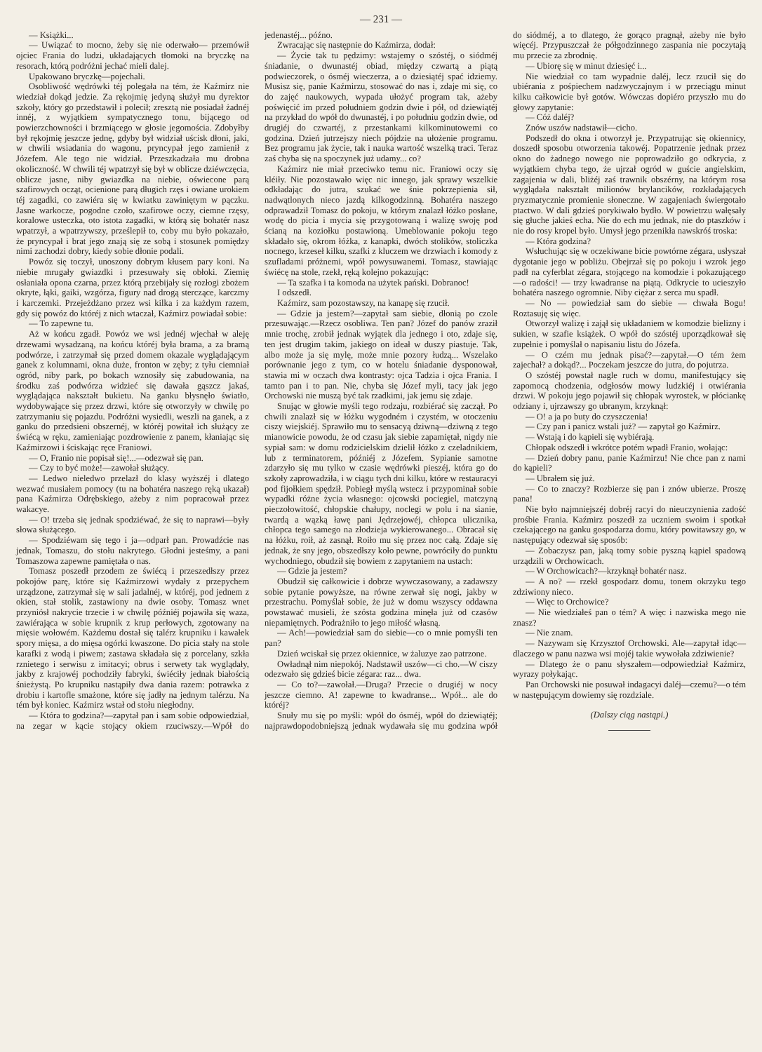— 231 —
— Książki...
— Uwiązać to mocno, żeby się nie oderwało— przemówił ojciec Frania do ludzi, układających tłomoki na bryczkę na resorach, którą podróżni jechać mieli dalej.
Upakowano bryczkę—pojechali.
Osobliwość wędrówki téj polegała na tém, że Kaźmirz nie wiedział dokąd jedzie. Za rękojmię jedyną służył mu dyrektor szkoły, który go przedstawił i polecił; zresztą nie posiadał żadnéj innéj, z wyjątkiem sympatycznego tonu, bijącego od powierzchowności i brzmiącego w głosie jegomościa. Zdobyłby był rękojmię jeszcze jednę, gdyby był widział uścisk dłoni, jaki, w chwili wsiadania do wagonu, pryncypał jego zamienił z Józefem. Ale tego nie widział. Przeszkadzała mu drobna okoliczność. W chwili téj wpatrzył się był w oblicze dziéwczęcia, oblicze jasne, niby gwiazdka na niebie, oświecone parą szafirowych ocząt, ocienione parą długich rzęs i owiane urokiem téj zagadki, co zawiéra się w kwiatku zawiniętym w pączku. Jasne warkocze, pogodne czoło, szafirowe oczy, ciemne rzęsy, koralowe usteczka, oto istota zagadki, w którą się bohatér nasz wpatrzył, a wpatrzywszy, prześlepił to, coby mu było pokazało, że pryncypał i brat jego znają się ze sobą i stosunek pomiędzy nimi zachodzi dobry, kiedy sobie dłonie podali.
Powóz się toczył, unoszony dobrym kłusem pary koni. Na niebie mrugały gwiazdki i przesuwały się obłoki. Ziemię osłaniała opona czarna, przez którą przebijały się rozłogi zbożem okryte, łąki, gaiki, wzgórza, figury nad drogą sterczące, karczmy i karczemki. Przejeżdżano przez wsi kilka i za każdym razem, gdy się powóz do któréj z nich wtaczał, Kaźmirz powiadał sobie:
— To zapewne tu.
Aż w końcu zgadł. Powóz we wsi jednéj wjechał w aleję drzewami wysadzaną, na końcu któréj była brama, a za bramą podwórze, i zatrzymał się przed domem okazale wyglądającym ganek z kolumnami, okna duże, fronton w zęby; z tyłu ciemniał ogród, niby park, po bokach wznosiły się zabudowania, na środku zaś podwórza widzieć się dawała gąszcz jakaś, wyglądająca nakształt bukietu. Na ganku błysnęło światło, wydobywające się przez drzwi, które się otworzyły w chwilę po zatrzymaniu się pojazdu. Podróżni wysiedli, weszli na ganek, a z ganku do przedsieni obszernéj, w któréj powitał ich służący ze świécą w ręku, zamieniając pozdrowienie z panem, kłaniając się Kaźmirzowi i ściskając ręce Franiowi.
— O, Franio nie popisał się!...—odezwał się pan.
— Czy to być może!—zawołał służący.
— Ledwo nieledwo przelazł do klasy wyższéj i dlatego wezwać musiałem pomocy (tu na bohatéra naszego ręką ukazał) pana Kaźmirza Odrębskiego, ażeby z nim popracował przez wakacye.
— O! trzeba się jednak spodziéwać, że się to naprawi—były słowa służącego.
— Spodziéwam się tego i ja—odparł pan. Prowadźcie nas jednak, Tomaszu, do stołu nakrytego. Głodni jesteśmy, a pani Tomaszowa zapewne pamiętała o nas.
Tomasz poszedł przodem ze świécą i przeszedłszy przez pokojów parę, które się Kaźmirzowi wydały z przepychem urządzone, zatrzymał się w sali jadalnéj, w któréj, pod jednem z okien, stał stolik, zastawiony na dwie osoby. Tomasz wnet przyniósł nakrycie trzecie i w chwilę późniéj pojawiła się waza, zawiérająca w sobie krupnik z krup perłowych, zgotowany na mięsie wołowém. Każdemu dostał się talérz krupniku i kawałek spory mięsa, a do mięsa ogórki kwaszone. Do picia stały na stole karafki z wodą i piwem; zastawa składała się z porcelany, szkła rznietego i serwisu z imitacyi; obrus i serwety tak wyglądały, jakby z krajowéj pochodziły fabryki, świéciły jednak białością śnieżystą. Po krupniku nastąpiły dwa dania razem: potrawka z drobiu i kartofle smażone, które się jadły na jednym talérzu. Na tém był koniec. Kaźmirz wstał od stołu niegłodny.
— Która to godzina?—zapytał pan i sam sobie odpowiedział, na zegar w kącie stojący okiem rzuciwszy.—Wpół do jedenastéj... późno.
Zwracając się następnie do Kaźmirza, dodał:
— Życie tak tu pędzimy: wstajemy o szóstéj, o siódméj śniadanie, o dwunastéj obiad, między czwartą a piątą podwieczorek, o ósméj wieczerza, a o dziesiątéj spać idziemy. Musisz się, panie Kaźmirzu, stosować do nas i, zdaje mi się, co do zajęć naukowych, wypada ułożyć program tak, ażeby poświęcić im przed południem godzin dwie i pół, od dziewiątéj na przykład do wpół do dwunastéj, i po południu godzin dwie, od drugiéj do czwartéj, z przestankami kilkominutowemi co godzina. Dzień jutrzejszy niech pójdzie na ułożenie programu. Bez programu jak życie, tak i nauka wartość wszelką traci. Teraz zaś chyba się na spoczynek już udamy... co?
Kaźmirz nie miał przeciwko temu nic. Franiowi oczy się kléiły. Nie pozostawało więc nic innego, jak sprawy wszelkie odkładając do jutra, szukać we śnie pokrzepienia sił, nadwątlonych nieco jazdą kilkogodzinną. Bohatéra naszego odprawadził Tomasz do pokoju, w którym znalazł łóżko posłane, wodę do picia i mycia się przygotowaną i walizę swoję pod ścianą na koziołku postawioną. Umeblowanie pokoju tego składało się, okrom łóżka, z kanapki, dwóch stolików, stoliczka nocnego, krzeseł kilku, szafki z kluczem we drzwiach i komody z szufladami próżnemi, wpół powysuwanemi. Tomasz, stawiając świécę na stole, rzekł, ręką kolejno pokazując:
— Ta szafka i ta komoda na użytek pański. Dobranoc!
I odszedł.
Kaźmirz, sam pozostawszy, na kanapę się rzucił.
— Gdzie ja jestem?—zapytał sam siebie, dłonią po czole przesuwając.—Rzecz osobliwa. Ten pan? Józef do panów zraził mnie trochę, zrobił jednak wyjątek dla jednego i oto, zdaje się, ten jest drugim takim, jakiego on ideał w duszy piastuje. Tak, albo może ja się mylę, może mnie pozory łudzą... Wszelako porównanie jego z tym, co w hotelu śniadanie dysponował, stawia mi w oczach dwa kontrasty: ojca Tadzia i ojca Frania. I tamto pan i to pan. Nie, chyba się Józef myli, tacy jak jego Orchowski nie muszą być tak rzadkimi, jak jemu się zdaje.
Snując w głowie myśli tego rodzaju, rozbiérać się zaczął. Po chwili znalazł się w łóżku wygodném i czystém, w otoczeniu ciszy wiejskiéj. Sprawiło mu to sensacyą dziwną—dziwną z tego mianowicie powodu, że od czasu jak siebie zapamiętał, nigdy nie sypiał sam: w domu rodzicielskim dzielił łóżko z czeladnikiem, lub z terminatorem, późniéj z Józefem. Sypianie samotne zdarzyło się mu tylko w czasie wędrówki pieszéj, która go do szkoły zaprowadziła, i w ciągu tych dni kilku, które w restauracyi pod fijołkiem spędził. Pobiegł myślą wstecz i przypominał sobie wypadki różne życia własnego: ojcowski pociegiel, matczyną pieczołowitość, chłopskie chałupy, noclegi w polu i na sianie, twardą a wązką ławę pani Jędrzejowéj, chłopca ulicznika, chłopca tego samego na złodzieja wykierowanego... Obracał się na łóżku, roił, aż zasnął. Roiło mu się przez noc całą. Zdaje się jednak, że sny jego, obszedłszy koło pewne, powróciły do punktu wychodniego, obudził się bowiem z zapytaniem na ustach:
— Gdzie ja jestem?
Obudził się całkowicie i dobrze wywczasowany, a zadawszy sobie pytanie powyższe, na równe zerwał się nogi, jakby w przestrachu. Pomyślał sobie, że już w domu wszyscy oddawna powstawać musieli, że szósta godzina minęła już od czasów niepamiętnych. Podrażniło to jego miłość własną.
— Ach!—powiedział sam do siebie—co o mnie pomyśli ten pan?
Dzień wciskał się przez okiennice, w żaluzye zao patrzone.
Owładnął nim niepokój. Nadstawił uszów—ci cho.—W ciszy odezwało się gdzieś bicie zégara: raz... dwa.
— Co to?—zawołał.—Druga? Przecie o drugiéj w nocy jeszcze ciemno. A! zapewne to kwadranse... Wpół... ale do któréj?
Snuły mu się po myśli: wpół do ósméj, wpół do dziewiątéj; najprawdopodobniejszą jednak wydawała się mu godzina wpół do siódméj, a to dlatego, że gorąco pragnął, ażeby nie było więcéj. Przypuszczał że półgodzinnego zaspania nie poczytają mu przecie za zbrodnię.
— Ubiorę się w minut dziesięć i...
Nie wiedział co tam wypadnie daléj, lecz rzucił się do ubiérania z pośpiechem nadzwyczajnym i w przeciągu minut kilku całkowicie był gotów. Wówczas dopiéro przyszło mu do głowy zapytanie:
— Cóż daléj?
Znów uszów nadstawił—cicho.
Podszedł do okna i otworzył je. Przypatrując się okiennicy, doszedł sposobu otworzenia takowéj. Popatrzenie jednak przez okno do żadnego nowego nie poprowadziło go odkrycia, z wyjątkiem chyba tego, że ujrzał ogród w guście angielskim, zagajenia w dali, bliżéj zaś trawnik obszérny, na którym rosa wyglądała nakształt milionów brylancików, rozkładających pryzmatycznie promienie słoneczne. W zagajeniach świergotało ptactwo. W dali gdzieś porykiwało bydło. W powietrzu wałęsały się głuche jakieś echa. Nie do ech mu jednak, nie do ptaszków i nie do rosy kropel było. Umysł jego przenikła nawskróś troska:
— Która godzina?
Wsłuchując się w oczekiwane bicie powtórne zégara, usłyszał dygotanie jego w pobliżu. Obejrzał się po pokoju i wzrok jego padł na cyferblat zégara, stojącego na komodzie i pokazującego—o radości! — trzy kwadranse na piątą. Odkrycie to ucieszyło bohatéra naszego ogromnie. Niby ciężar z serca mu spadł.
— No — powiedział sam do siebie — chwała Bogu! Roztasuję się więc.
Otworzył walizę i zajął się układaniem w komodzie bielizny i sukien, w szafie książek. O wpół do szóstéj uporządkował się zupełnie i pomyślał o napisaniu listu do Józefa.
— O czém mu jednak pisać?—zapytał.—O tém żem zajechał? a dokąd?... Poczekam jeszcze do jutra, do pojutrza.
O szóstéj powstał nagle ruch w domu, manifestujący się zapomocą chodzenia, odgłosów mowy ludzkiéj i otwiérania drzwi. W pokoju jego pojawił się chłopak wyrostek, w płóciankę odziany i, ujrzawszy go ubranym, krzyknął:
— O! a ja po buty do czyszczenia!
— Czy pan i panicz wstali już? — zapytał go Kaźmirz.
— Wstają i do kąpieli się wybiérają.
Chłopak odszedł i wkrótce potém wpadł Franio, wołając:
— Dzień dobry panu, panie Kaźmirzu! Nie chce pan z nami do kąpieli?
— Ubrałem się już.
— Co to znaczy? Rozbierze się pan i znów ubierze. Proszę pana!
Nie było najmniejszéj dobréj racyi do nieuczynienia zadość prośbie Frania. Kaźmirz poszedł za uczniem swoim i spotkał czekającego na ganku gospodarza domu, który powitawszy go, w następujący odezwał się sposób:
— Zobaczysz pan, jaką tomy sobie pyszną kąpiel spadową urządzili w Orchowicach.
— W Orchowicach?—krzyknął bohatér nasz.
— A no? — rzekł gospodarz domu, tonem okrzyku tego zdziwiony nieco.
— Więc to Orchowice?
— Nie wiedziałeś pan o tém? A więc i nazwiska mego nie znasz?
— Nie znam.
— Nazywam się Krzysztof Orchowski. Ale—zapytał idąc—dlaczego w panu nazwa wsi mojéj takie wywołała zdziwienie?
— Dlatego że o panu słyszałem—odpowiedział Kaźmirz, wyrazy połykając.
Pan Orchowski nie posuwał indagacyi daléj—czemu?—o tém w następującym dowiemy się rozdziale.
(Dalszy ciąg nastąpi.)